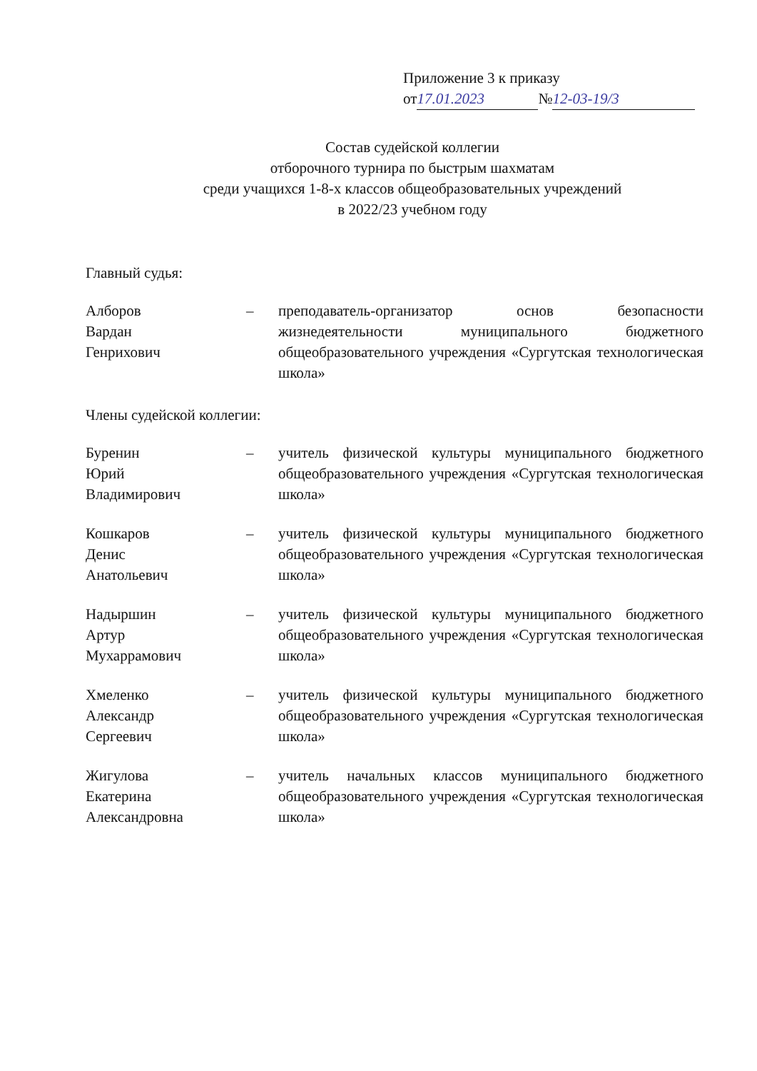Приложение 3 к приказу
от 17.01.2023 № 12-03-19/3
Состав судейской коллегии
отборочного турнира по быстрым шахматам
среди учащихся 1-8-х классов общеобразовательных учреждений
в 2022/23 учебном году
Главный судья:
Алборов
Вардан
Генрихович
– преподаватель-организатор основ безопасности жизнедеятельности муниципального бюджетного общеобразовательного учреждения «Сургутская технологическая школа»
Члены судейской коллегии:
Буренин
Юрий
Владимирович
– учитель физической культуры муниципального бюджетного общеобразовательного учреждения «Сургутская технологическая школа»
Кошкаров
Денис
Анатольевич
– учитель физической культуры муниципального бюджетного общеобразовательного учреждения «Сургутская технологическая школа»
Надыршин
Артур
Мухаррамович
– учитель физической культуры муниципального бюджетного общеобразовательного учреждения «Сургутская технологическая школа»
Хмеленко
Александр
Сергеевич
– учитель физической культуры муниципального бюджетного общеобразовательного учреждения «Сургутская технологическая школа»
Жигулова
Екатерина
Александровна
– учитель начальных классов муниципального бюджетного общеобразовательного учреждения «Сургутская технологическая школа»